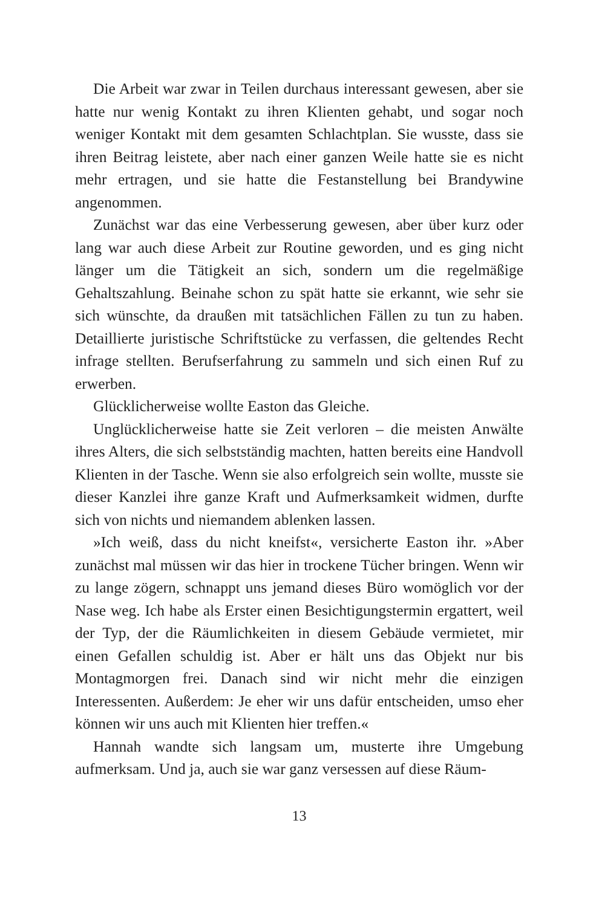Die Arbeit war zwar in Teilen durchaus interessant gewesen, aber sie hatte nur wenig Kontakt zu ihren Klienten gehabt, und sogar noch weniger Kontakt mit dem gesamten Schlachtplan. Sie wusste, dass sie ihren Beitrag leistete, aber nach einer ganzen Weile hatte sie es nicht mehr ertragen, und sie hatte die Festanstellung bei Brandywine angenommen.
Zunächst war das eine Verbesserung gewesen, aber über kurz oder lang war auch diese Arbeit zur Routine geworden, und es ging nicht länger um die Tätigkeit an sich, sondern um die regelmäßige Gehaltszahlung. Beinahe schon zu spät hatte sie erkannt, wie sehr sie sich wünschte, da draußen mit tatsächlichen Fällen zu tun zu haben. Detaillierte juristische Schriftstücke zu verfassen, die geltendes Recht infrage stellten. Berufserfahrung zu sammeln und sich einen Ruf zu erwerben.
Glücklicherweise wollte Easton das Gleiche.
Unglücklicherweise hatte sie Zeit verloren – die meisten Anwälte ihres Alters, die sich selbstständig machten, hatten bereits eine Handvoll Klienten in der Tasche. Wenn sie also erfolgreich sein wollte, musste sie dieser Kanzlei ihre ganze Kraft und Aufmerksamkeit widmen, durfte sich von nichts und niemandem ablenken lassen.
»Ich weiß, dass du nicht kneifst«, versicherte Easton ihr. »Aber zunächst mal müssen wir das hier in trockene Tücher bringen. Wenn wir zu lange zögern, schnappt uns jemand dieses Büro womöglich vor der Nase weg. Ich habe als Erster einen Besichtigungstermin ergattert, weil der Typ, der die Räumlichkeiten in diesem Gebäude vermietet, mir einen Gefallen schuldig ist. Aber er hält uns das Objekt nur bis Montagmorgen frei. Danach sind wir nicht mehr die einzigen Interessenten. Außerdem: Je eher wir uns dafür entscheiden, umso eher können wir uns auch mit Klienten hier treffen.«
Hannah wandte sich langsam um, musterte ihre Umgebung aufmerksam. Und ja, auch sie war ganz versessen auf diese Räum-
13